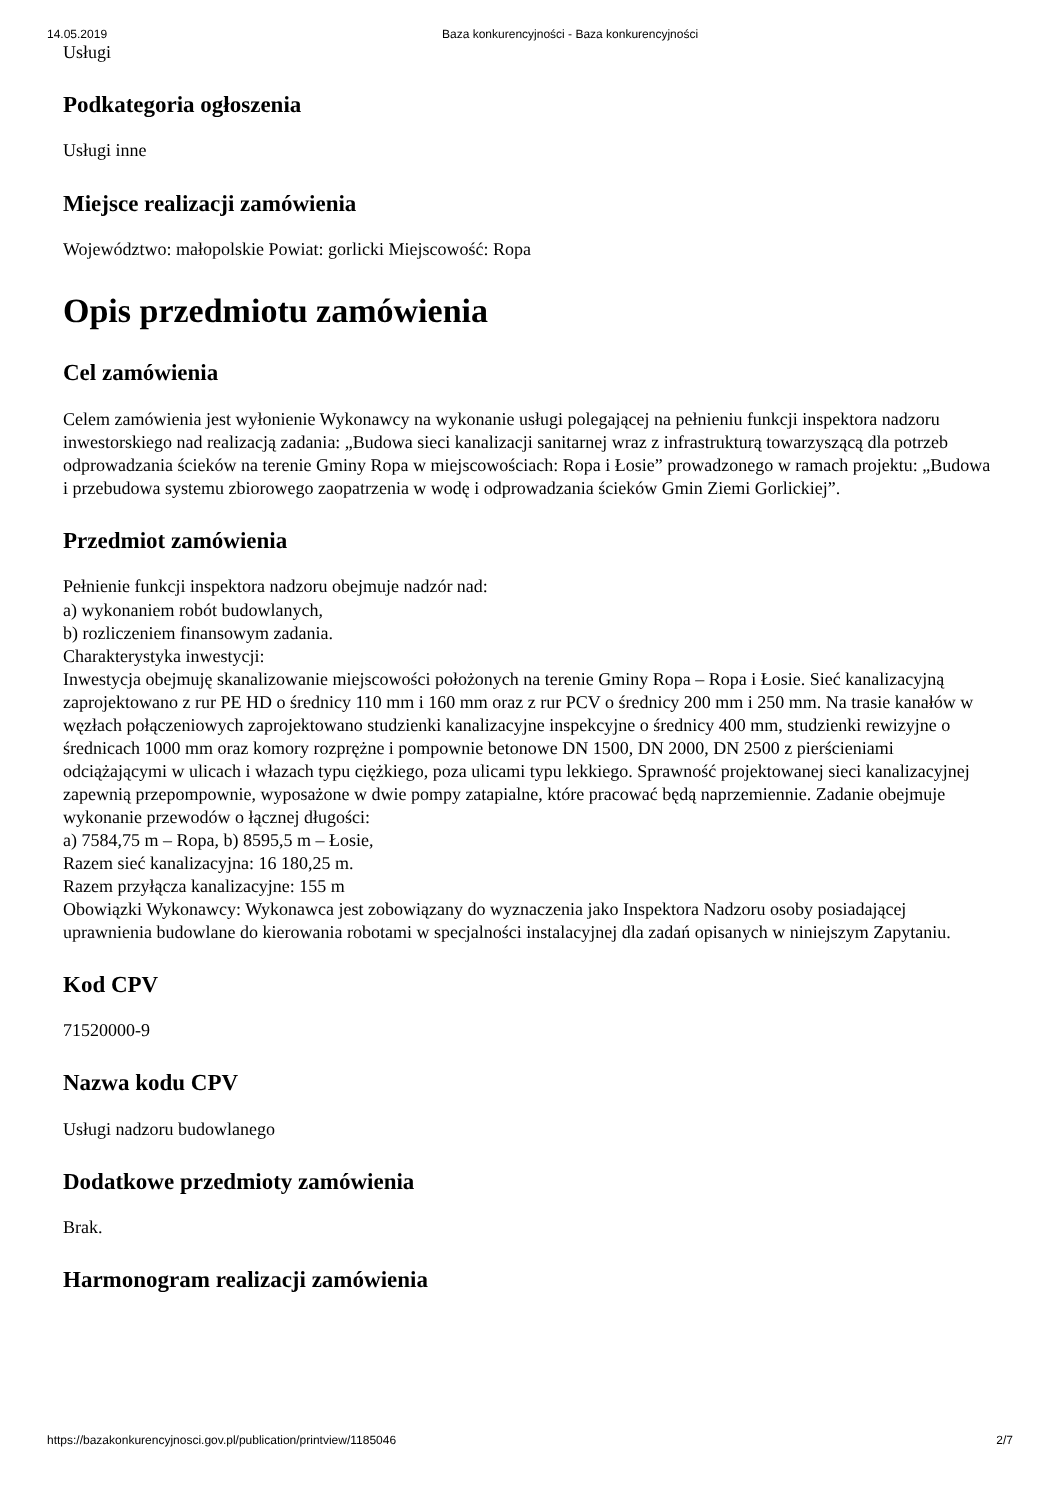14.05.2019 Baza konkurencyjności - Baza konkurencyjności
Usługi
Podkategoria ogłoszenia
Usługi inne
Miejsce realizacji zamówienia
Województwo: małopolskie Powiat: gorlicki Miejscowość: Ropa
Opis przedmiotu zamówienia
Cel zamówienia
Celem zamówienia jest wyłonienie Wykonawcy na wykonanie usługi polegającej na pełnieniu funkcji inspektora nadzoru inwestorskiego nad realizacją zadania: „Budowa sieci kanalizacji sanitarnej wraz z infrastrukturą towarzyszącą dla potrzeb odprowadzania ścieków na terenie Gminy Ropa w miejscowościach: Ropa i Łosie” prowadzonego w ramach projektu: „Budowa i przebudowa systemu zbiorowego zaopatrzenia w wodę i odprowadzania ścieków Gmin Ziemi Gorlickiej”.
Przedmiot zamówienia
Pełnienie funkcji inspektora nadzoru obejmuje nadzór nad:
a) wykonaniem robót budowlanych,
b) rozliczeniem finansowym zadania.
Charakterystyka inwestycji:
Inwestycja obejmuję skanalizowanie miejscowości położonych na terenie Gminy Ropa – Ropa i Łosie. Sieć kanalizacyjną zaprojektowano z rur PE HD o średnicy 110 mm i 160 mm oraz z rur PCV o średnicy 200 mm i 250 mm. Na trasie kanałów w węzłach połączeniowych zaprojektowano studzienki kanalizacyjne inspekcyjne o średnicy 400 mm, studzienki rewizyjne o średnicach 1000 mm oraz komory rozprężne i pompownie betonowe DN 1500, DN 2000, DN 2500 z pierścieniami odciążającymi w ulicach i włazach typu ciężkiego, poza ulicami typu lekkiego. Sprawność projektowanej sieci kanalizacyjnej zapewnią przepompownie, wyposażone w dwie pompy zatapialne, które pracować będą naprzemiennie. Zadanie obejmuje wykonanie przewodów o łącznej długości:
a) 7584,75 m – Ropa, b) 8595,5 m – Łosie,
Razem sieć kanalizacyjna: 16 180,25 m.
Razem przyłącza kanalizacyjne: 155 m
Obowiązki Wykonawcy: Wykonawca jest zobowiązany do wyznaczenia jako Inspektora Nadzoru osoby posiadającej uprawnienia budowlane do kierowania robotami w specjalności instalacyjnej dla zadań opisanych w niniejszym Zapytaniu.
Kod CPV
71520000-9
Nazwa kodu CPV
Usługi nadzoru budowlanego
Dodatkowe przedmioty zamówienia
Brak.
Harmonogram realizacji zamówienia
https://bazakonkurencyjnosci.gov.pl/publication/printview/1185046 2/7